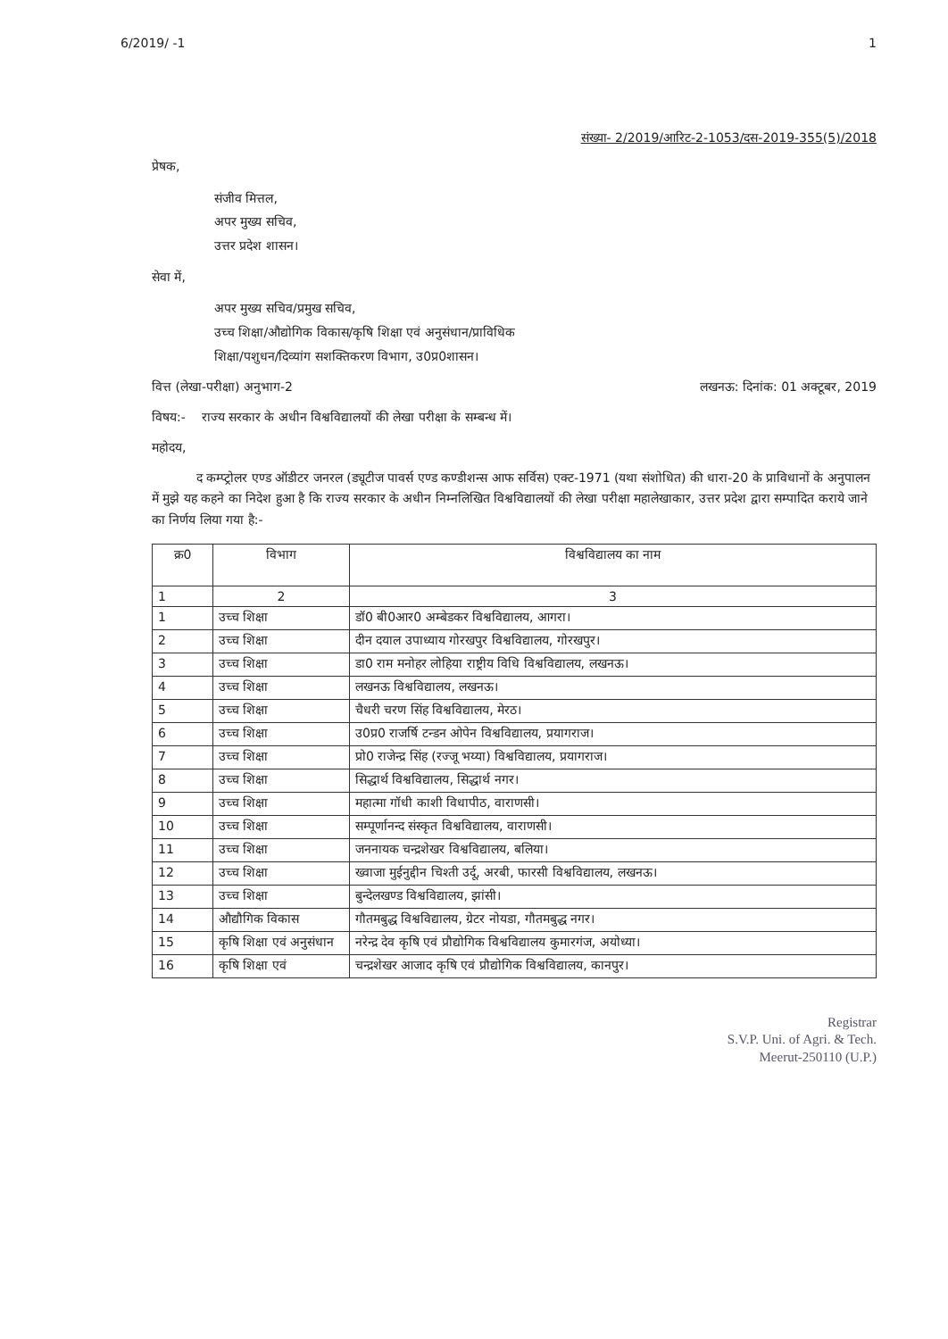6/2019/ -1 1
संख्या- 2/2019/आरिट-2-1053/दस-2019-355(5)/2018
प्रेषक,
संजीव मित्तल,
अपर मुख्य सचिव,
उत्तर प्रदेश शासन।
सेवा में,
अपर मुख्य सचिव/प्रमुख सचिव,
उच्च शिक्षा/औद्योगिक विकास/कृषि शिक्षा एवं अनुसंधान/प्राविधिक
शिक्षा/पशुधन/दिव्यांग सशक्तिकरण विभाग, उ0प्र0शासन।
वित्त (लेखा-परीक्षा) अनुभाग-2 लखनऊ: दिनांक: 01 अक्टूबर, 2019
विषय:- राज्य सरकार के अधीन विश्वविद्यालयों की लेखा परीक्षा के सम्बन्ध में।
महोदय,
द कम्प्ट्रोलर एण्ड ऑडीटर जनरल (ड्यूटीज पावर्स एण्ड कण्डीशन्स आफ सर्विस) एक्ट-1971 (यथा संशोधित) की धारा-20 के प्राविधानों के अनुपालन में मुझे यह कहने का निदेश हुआ है कि राज्य सरकार के अधीन निम्नलिखित विश्वविद्यालयों की लेखा परीक्षा महालेखाकार, उत्तर प्रदेश द्वारा सम्पादित कराये जाने का निर्णय लिया गया है:-
| क्र0 | विभाग | विश्वविद्यालय का नाम |
| --- | --- | --- |
| 1 | 2 | 3 |
| 1 | उच्च शिक्षा | डॉ0 बी0आर0 अम्बेडकर विश्वविद्यालय, आगरा। |
| 2 | उच्च शिक्षा | दीन दयाल उपाध्याय गोरखपुर विश्वविद्यालय, गोरखपुर। |
| 3 | उच्च शिक्षा | डा0 राम मनोहर लोहिया राष्ट्रीय विधि विश्वविद्यालय, लखनऊ। |
| 4 | उच्च शिक्षा | लखनऊ विश्वविद्यालय, लखनऊ। |
| 5 | उच्च शिक्षा | चैधरी चरण सिंह विश्वविद्यालय, मेरठ। |
| 6 | उच्च शिक्षा | उ0प्र0 राजर्षि टन्डन ओपेन विश्वविद्यालय, प्रयागराज। |
| 7 | उच्च शिक्षा | प्रो0 राजेन्द्र सिंह (रज्जू भय्या) विश्वविद्यालय, प्रयागराज। |
| 8 | उच्च शिक्षा | सिद्धार्थ विश्वविद्यालय, सिद्धार्थ नगर। |
| 9 | उच्च शिक्षा | महात्मा गॉधी काशी विधापीठ, वाराणसी। |
| 10 | उच्च शिक्षा | सम्पूर्णानन्द संस्कृत विश्वविद्यालय, वाराणसी। |
| 11 | उच्च शिक्षा | जननायक चन्द्रशेखर विश्वविद्यालय, बलिया। |
| 12 | उच्च शिक्षा | ख्वाजा मुईनुद्दीन चिश्ती उर्दू, अरबी, फारसी विश्वविद्यालय, लखनऊ। |
| 13 | उच्च शिक्षा | बुन्देलखण्ड विश्वविद्यालय, झांसी। |
| 14 | औद्यौगिक विकास | गौतमबुद्ध विश्वविद्यालय, ग्रेटर नोयडा, गौतमबुद्ध नगर। |
| 15 | कृषि शिक्षा एवं अनुसंधान | नरेन्द्र देव कृषि एवं प्रौद्योगिक विश्वविद्यालय कुमारगंज, अयोध्या। |
| 16 | कृषि शिक्षा एवं | चन्द्रशेखर आजाद कृषि एवं प्रौद्योगिक विश्वविद्यालय, कानपुर। |
Registrar
S.V.P. Uni. of Agri. & Tech.
Meerut-250110 (U.P.)